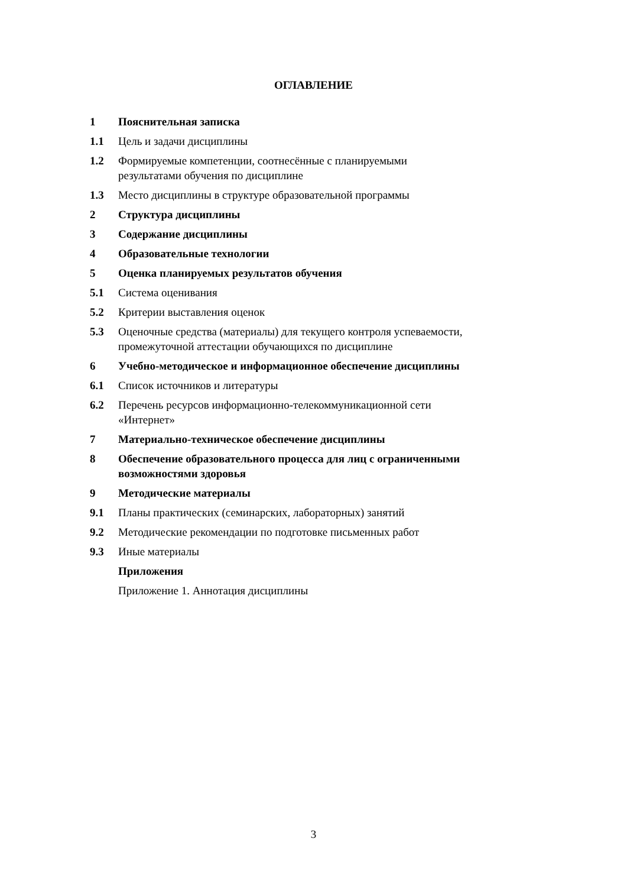ОГЛАВЛЕНИЕ
1 Пояснительная записка
1.1 Цель и задачи дисциплины
1.2 Формируемые компетенции, соотнесённые с планируемыми
результатами обучения по дисциплине
1.3 Место дисциплины в структуре образовательной программы
2 Структура дисциплины
3 Содержание дисциплины
4 Образовательные технологии
5 Оценка планируемых результатов обучения
5.1 Система оценивания
5.2 Критерии выставления оценок
5.3 Оценочные средства (материалы) для текущего контроля успеваемости,
промежуточной аттестации обучающихся по дисциплине
6 Учебно-методическое и информационное обеспечение дисциплины
6.1 Список источников и литературы
6.2 Перечень ресурсов информационно-телекоммуникационной сети
«Интернет»
7 Материально-техническое обеспечение дисциплины
8 Обеспечение образовательного процесса для лиц с ограниченными
возможностями здоровья
9 Методические материалы
9.1 Планы практических (семинарских, лабораторных) занятий
9.2 Методические рекомендации по подготовке письменных работ
9.3 Иные материалы
Приложения
Приложение 1. Аннотация дисциплины
3